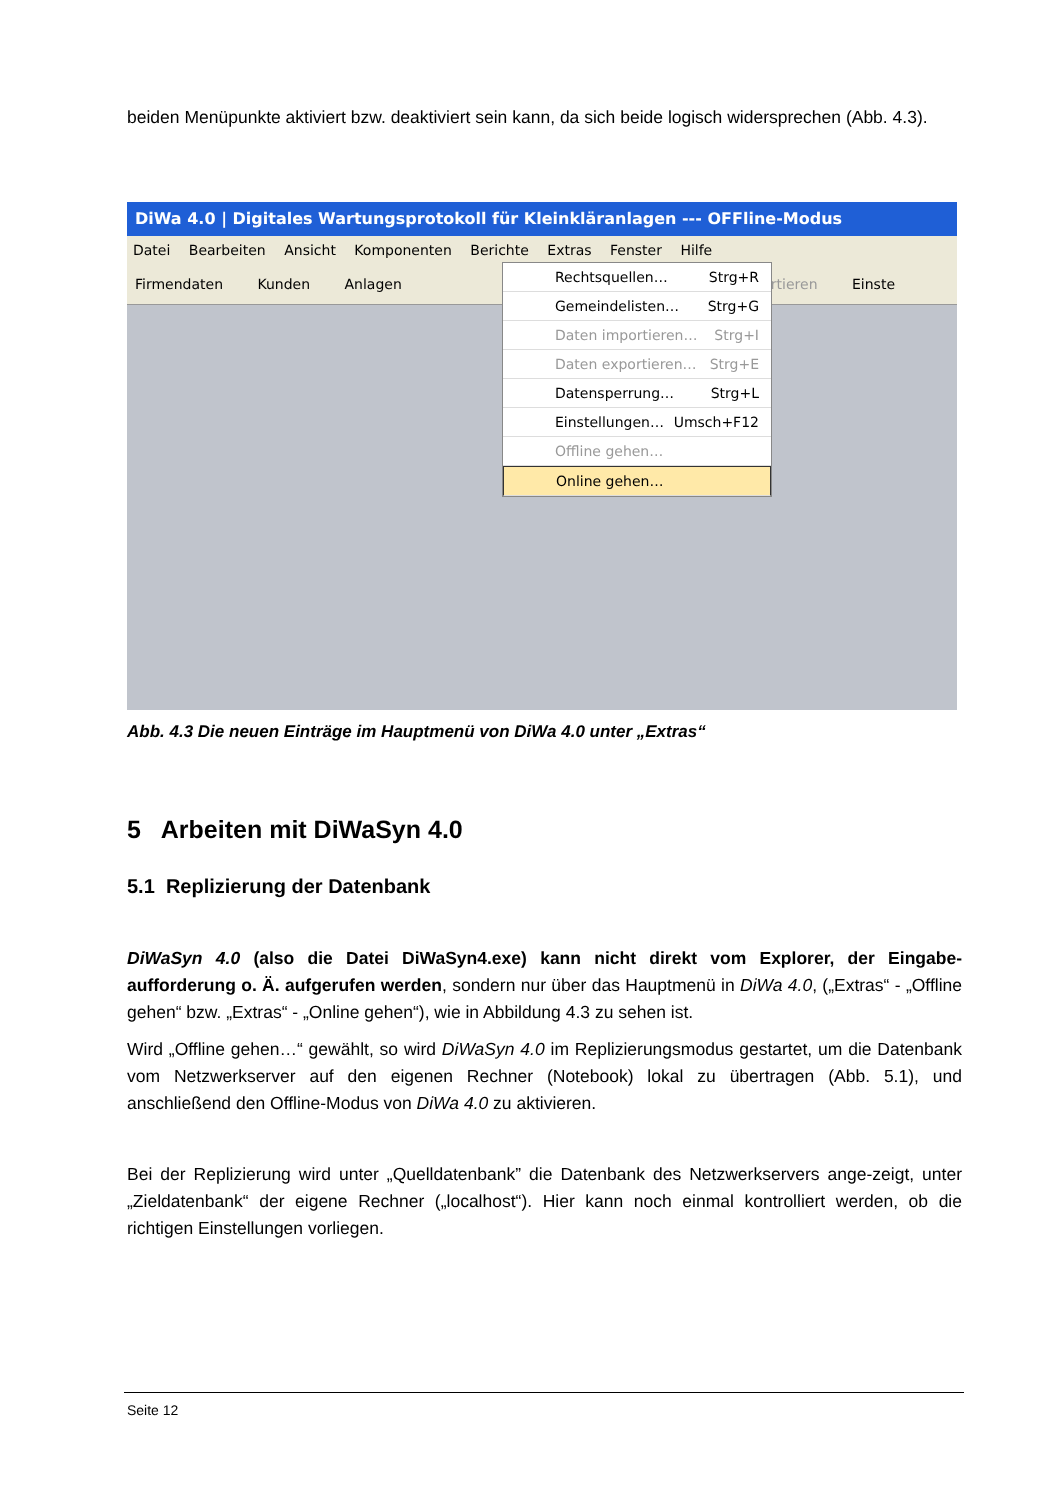beiden Menüpunkte aktiviert bzw. deaktiviert sein kann, da sich beide logisch widersprechen (Abb. 4.3).
DiWa 4.0 | Digitales Wartungsprotokoll für Kleinkläranlagen --- OFFline-Modus
Datei Bearbeiten Ansicht Komponenten Berichte Extras Fenster Hilfe
Firmendaten Kunden Anlagen Exportieren Einste
Rechtsquellen… Strg+R
Gemeindelisten… Strg+G
Daten importieren… Strg+I
Daten exportieren… Strg+E
Datensperrung… Strg+L
Einstellungen… Umsch+F12
Offline gehen…
Online gehen…
Abb. 4.3 Die neuen Einträge im Hauptmenü von DiWa 4.0 unter „Extras“
5 Arbeiten mit DiWaSyn 4.0
5.1 Replizierung der Datenbank
DiWaSyn 4.0 (also die Datei DiWaSyn4.exe) kann nicht direkt vom Explorer, der Eingabe-aufforderung o. Ä. aufgerufen werden, sondern nur über das Hauptmenü in DiWa 4.0, („Extras“ - „Offline gehen“ bzw. „Extras“ - „Online gehen“), wie in Abbildung 4.3 zu sehen ist.
Wird „Offline gehen…“ gewählt, so wird DiWaSyn 4.0 im Replizierungsmodus gestartet, um die Datenbank vom Netzwerkserver auf den eigenen Rechner (Notebook) lokal zu übertragen (Abb. 5.1), und anschließend den Offline-Modus von DiWa 4.0 zu aktivieren.
Bei der Replizierung wird unter „Quelldatenbank” die Datenbank des Netzwerkservers ange-zeigt, unter „Zieldatenbank“ der eigene Rechner („localhost“). Hier kann noch einmal kontrolliert werden, ob die richtigen Einstellungen vorliegen.
Seite 12